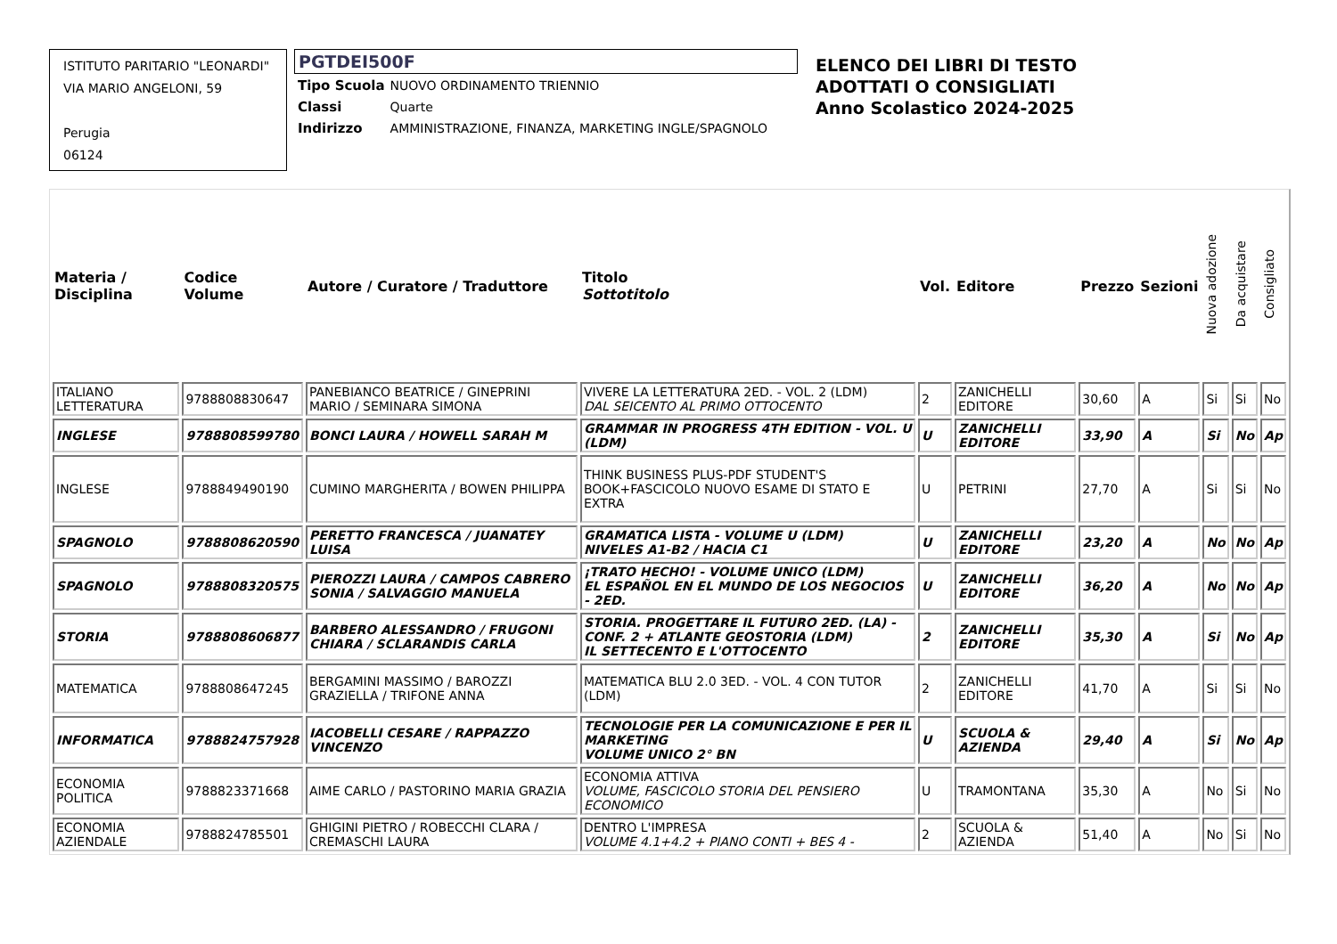ISTITUTO PARITARIO "LEONARDI"
VIA MARIO ANGELONI, 59
Perugia
06124
PGTDEI500F
| Tipo Scuola | NUOVO ORDINAMENTO TRIENNIO |
| Classi | Quarte |
| Indirizzo | AMMINISTRAZIONE, FINANZA, MARKETING INGLE/SPAGNOLO |
ELENCO DEI LIBRI DI TESTO
ADOTTATI O CONSIGLIATI
Anno Scolastico 2024-2025
| Materia / Disciplina | Codice Volume | Autore / Curatore / Traduttore | Titolo Sottotitolo | Vol. | Editore | Prezzo | Sezioni | Nuova adozione | Da acquistare | Consigliato |
| --- | --- | --- | --- | --- | --- | --- | --- | --- | --- | --- |
| ITALIANO LETTERATURA | 9788808830647 | PANEBIANCO BEATRICE / GINEPRINI MARIO / SEMINARA SIMONA | VIVERE LA LETTERATURA 2ED. - VOL. 2 (LDM) DAL SEICENTO AL PRIMO OTTOCENTO | 2 | ZANICHELLI EDITORE | 30,60 | A | Si | Si | No |
| INGLESE | 9788808599780 | BONCI LAURA / HOWELL SARAH M | GRAMMAR IN PROGRESS 4TH EDITION - VOL. U (LDM) | U | ZANICHELLI EDITORE | 33,90 | A | Si | No | Ap |
| INGLESE | 9788849490190 | CUMINO MARGHERITA / BOWEN PHILIPPA | THINK BUSINESS PLUS-PDF STUDENT'S BOOK+FASCICOLO NUOVO ESAME DI STATO E EXTRA | U | PETRINI | 27,70 | A | Si | Si | No |
| SPAGNOLO | 9788808620590 | PERETTO FRANCESCA / JUANATEY LUISA | GRAMATICA LISTA - VOLUME U (LDM) NIVELES A1-B2 / HACIA C1 | U | ZANICHELLI EDITORE | 23,20 | A | No | No | Ap |
| SPAGNOLO | 9788808320575 | PIEROZZI LAURA / CAMPOS CABRERO SONIA / SALVAGGIO MANUELA | ¡TRATO HECHO! - VOLUME UNICO (LDM) EL ESPAÑOL EN EL MUNDO DE LOS NEGOCIOS - 2ED. | U | ZANICHELLI EDITORE | 36,20 | A | No | No | Ap |
| STORIA | 9788808606877 | BARBERO ALESSANDRO / FRUGONI CHIARA / SCLARANDIS CARLA | STORIA. PROGETTARE IL FUTURO 2ED. (LA) - CONF. 2 + ATLANTE GEOSTORIA (LDM) IL SETTECENTO E L'OTTOCENTO | 2 | ZANICHELLI EDITORE | 35,30 | A | Si | No | Ap |
| MATEMATICA | 9788808647245 | BERGAMINI MASSIMO / BAROZZI GRAZIELLA / TRIFONE ANNA | MATEMATICA BLU 2.0 3ED. - VOL. 4 CON TUTOR (LDM) | 2 | ZANICHELLI EDITORE | 41,70 | A | Si | Si | No |
| INFORMATICA | 9788824757928 | IACOBELLI CESARE / RAPPAZZO VINCENZO | TECNOLOGIE PER LA COMUNICAZIONE E PER IL MARKETING VOLUME UNICO 2° BN | U | SCUOLA & AZIENDA | 29,40 | A | Si | No | Ap |
| ECONOMIA POLITICA | 9788823371668 | AIME CARLO / PASTORINO MARIA GRAZIA | ECONOMIA ATTIVA VOLUME, FASCICOLO STORIA DEL PENSIERO ECONOMICO | U | TRAMONTANA | 35,30 | A | No | Si | No |
| ECONOMIA AZIENDALE | 9788824785501 | GHIGINI PIETRO / ROBECCHI CLARA / CREMASCHI LAURA | DENTRO L'IMPRESA VOLUME 4.1+4.2 + PIANO CONTI + BES 4 - | 2 | SCUOLA & AZIENDA | 51,40 | A | No | Si | No |